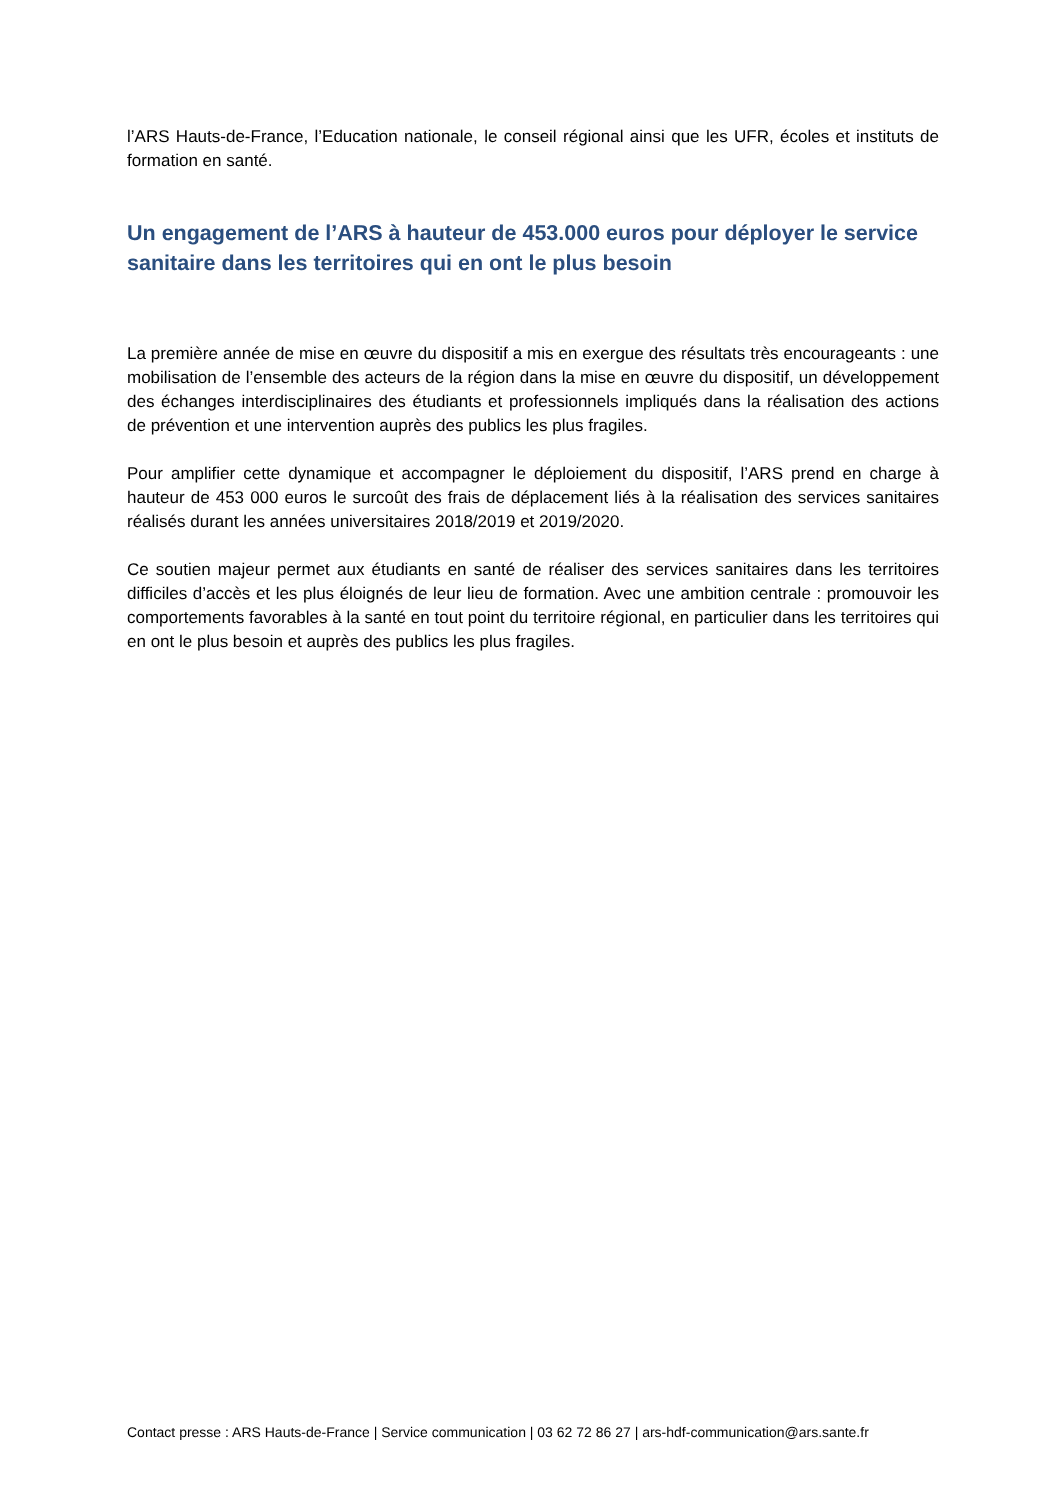l’ARS Hauts-de-France, l’Education nationale, le conseil régional ainsi que les UFR, écoles et instituts de formation en santé.
Un engagement de l’ARS à hauteur de 453.000 euros pour déployer le service sanitaire dans les territoires qui en ont le plus besoin
La première année de mise en œuvre du dispositif a mis en exergue des résultats très encourageants : une mobilisation de l’ensemble des acteurs de la région dans la mise en œuvre du dispositif, un développement des échanges interdisciplinaires des étudiants et professionnels impliqués dans la réalisation des actions de prévention et une intervention auprès des publics les plus fragiles.
Pour amplifier cette dynamique et accompagner le déploiement du dispositif, l’ARS prend en charge à hauteur de 453 000 euros le surcoût des frais de déplacement liés à la réalisation des services sanitaires réalisés durant les années universitaires 2018/2019 et 2019/2020.
Ce soutien majeur permet aux étudiants en santé de réaliser des services sanitaires dans les territoires difficiles d’accès et les plus éloignés de leur lieu de formation. Avec une ambition centrale : promouvoir les comportements favorables à la santé en tout point du territoire régional, en particulier dans les territoires qui en ont le plus besoin et auprès des publics les plus fragiles.
Contact presse : ARS Hauts-de-France | Service communication | 03 62 72 86 27 | ars-hdf-communication@ars.sante.fr